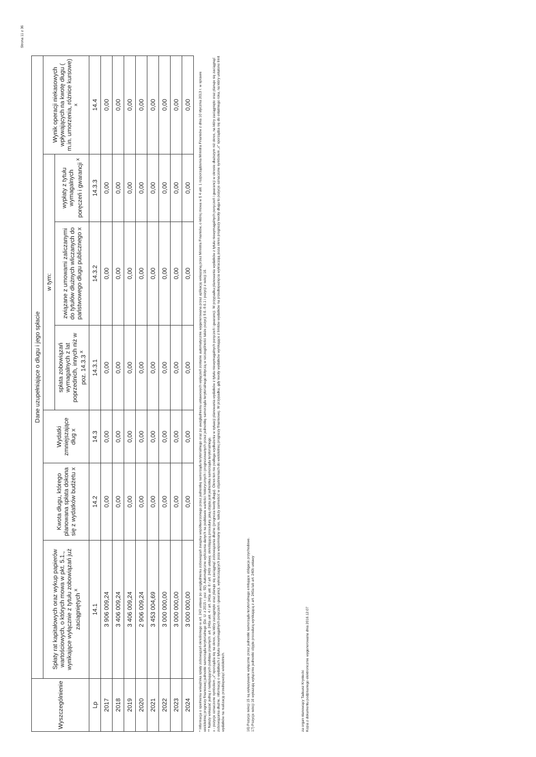Strona 11 z 36
| Wyszczególnienie | Dane uzupełniające o długu i jego spłacie | | | | | | |
| --- | --- | --- | --- | --- | --- | --- | --- |
| | Spłaty rat kapitałowych oraz wykup papierów wartościowych, o których mowa w pkt. 5.1., wynikające wyłącznie z tytułu zobowiązań już zaciągniętych <sup>x</sup> | Kwota długu, którego planowana spłata dokona się z wydatków budżetu x | Wydatki zmniejszające dług x | w tym: | | | Wynik operacji niekasowych wpływających na kwotę długu ( m.in. umorzenia, różnice kursowe) <sup>x</sup> |
| | | | | spłata zobowiązań wymagalnych z lat poprzednich, innych niż w poz. 14.3.3 <sup>x</sup> | związane z umowami zaliczanymi do tytułów dłużnych wliczanych do państwowego długu publicznego x | wypłaty z tytułu wymagalnych poręczeń i gwarancji <sup>x</sup> | |
| Lp | 14.1 | 14.2 | 14.3 | 14.3.1 | 14.3.2 | 14.3.3 | 14.4 |
| 2017 | 3 906 009,24 | 0,00 | 0,00 | 0,00 | 0,00 | 0,00 | 0,00 |
| 2018 | 3 406 009,24 | 0,00 | 0,00 | 0,00 | 0,00 | 0,00 | 0,00 |
| 2019 | 3 406 009,24 | 0,00 | 0,00 | 0,00 | 0,00 | 0,00 | 0,00 |
| 2020 | 2 906 009,24 | 0,00 | 0,00 | 0,00 | 0,00 | 0,00 | 0,00 |
| 2021 | 3 453 004,69 | 0,00 | 0,00 | 0,00 | 0,00 | 0,00 | 0,00 |
| 2022 | 3 000 000,00 | 0,00 | 0,00 | 0,00 | 0,00 | 0,00 | 0,00 |
| 2023 | 3 000 000,00 | 0,00 | 0,00 | 0,00 | 0,00 | 0,00 | 0,00 |
| 2024 | 3 000 000,00 | 0,00 | 0,00 | 0,00 | 0,00 | 0,00 | 0,00 |
* Informacja o spełnieniu wskaźnika spłaty zobowiązań określonego w art. 243 ustawy po uwzględnieniu zobowiązań związku współtworzonego przez jednostkę samorządu terytorialnego oraz po uwzględnieniu ustawowych wyłączeń zostanie automatycznie wygenerowana przez aplikację wskazaną przez Ministra Finansów, o której mowa w § 4 ust. 1 rozporządzenia Ministra Finansów z dnia 10 stycznia 2013 r. w sprawie wieloletniej prognozy finansowej jednostki samorządu terytorialnego (Dz. U. z 2015 r. poz. 92). Automatyczne wyliczenia danych na podstawie wartości historycznych i prognozowanych przez jednostkę samorządu terytorialnego dotyczą w szczególności także pozycji 9.6.-9.6.1 i pozycji z sekcji 16.
** Należy wskazać jedną z następujących podstaw prawnych: art. 240a ust. 4 / art. 240a ust. 8 / art. 240b ustawy, określającą procedurę jaką objęta jest jednostka samorządu terytorialnego.
x - pozycje oznaczone symbolem „x" sporządza się na okres, na który zaciągnięto oraz planuje się zaciągnąć zobowiązania dłużne (prognoza kwoty długu). Okres ten nie podlega wydłużeniu w sytuacji planowania wydatków z tytułu niewymagalnych poręczeń i gwarancji. W przypadku planowania wydatków z tytułu niewymagalnych poręczeń i gwarancji w okresie dłuższym niż okres, na który zaciągnięto oraz planuje się zaciągnąć zobowiązania dłużne, informację o wydatkach z tytułu niewymagalnych poręczeń i gwarancji, wykraczających poza wspomniany okres, należy zamieścić w objaśnieniach do wieloletniej prognozy finansowej. W przypadku, gdy kwoty wydatków wynikające z limitów wydatków na przedsięwzięcia wykraczają poza okres prognozy kwoty długu to pozycje oznaczone symbolem „x" sporządza się do ostatniego roku, na który ustalono limit wydatków na realizację przedsięwzięć wieloletnich.
16) Pozycje sekcji 15 są wykazywane wyłącznie przez jednostki samorządu terytorialnego emitujące obligacje przychodowe.
17) Pozycje sekcji 16 wykazują wyłącznie jednostki objęte procedurą wynikającą z art. 240a lub art. 240b ustawy
za organ stanowiący Tadeusz Krystecki
Kopia z dokumentu podpisanego elektronicznie wygenerowana dnia 2016.12.07